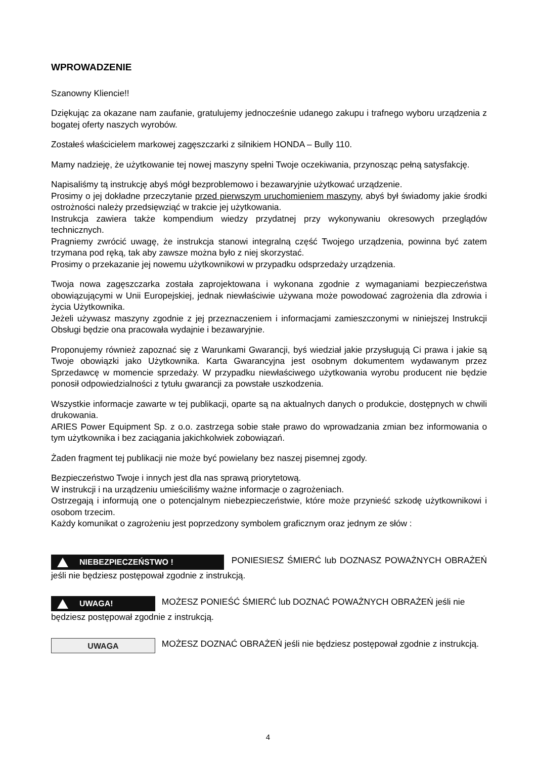WPROWADZENIE
Szanowny Kliencie!!
Dziękując za okazane nam zaufanie, gratulujemy jednocześnie udanego zakupu i trafnego wyboru urządzenia z bogatej oferty naszych wyrobów.
Zostałeś właścicielem markowej zagęszczarki z silnikiem HONDA – Bully 110.
Mamy nadzieję, że użytkowanie tej nowej maszyny spełni Twoje oczekiwania, przynosząc pełną satysfakcję.
Napisaliśmy tą instrukcję abyś mógł bezproblemowo i bezawaryjnie użytkować urządzenie.
Prosimy o jej dokładne przeczytanie przed pierwszym uruchomieniem maszyny, abyś był świadomy jakie środki ostrożności należy przedsięwziąć w trakcie jej użytkowania.
Instrukcja zawiera także kompendium wiedzy przydatnej przy wykonywaniu okresowych przeglądów technicznych.
Pragniemy zwrócić uwagę, że instrukcja stanowi integralną część Twojego urządzenia, powinna być zatem trzymana pod ręką, tak aby zawsze można było z niej skorzystać.
Prosimy o przekazanie jej nowemu użytkownikowi w przypadku odsprzedaży urządzenia.
Twoja nowa zagęszczarka została zaprojektowana i wykonana zgodnie z wymaganiami bezpieczeństwa obowiązującymi w Unii Europejskiej, jednak niewłaściwie używana może powodować zagrożenia dla zdrowia i życia Użytkownika.
Jeżeli używasz maszyny zgodnie z jej przeznaczeniem i informacjami zamieszczonymi w niniejszej Instrukcji Obsługi będzie ona pracowała wydajnie i bezawaryjnie.
Proponujemy również zapoznać się z Warunkami Gwarancji, byś wiedział jakie przysługują Ci prawa i jakie są Twoje obowiązki jako Użytkownika. Karta Gwarancyjna jest osobnym dokumentem wydawanym przez Sprzedawcę w momencie sprzedaży. W przypadku niewłaściwego użytkowania wyrobu producent nie będzie ponosił odpowiedzialności z tytułu gwarancji za powstałe uszkodzenia.
Wszystkie informacje zawarte w tej publikacji, oparte są na aktualnych danych o produkcie, dostępnych w chwili drukowania.
ARIES Power Equipment Sp. z o.o. zastrzega sobie stałe prawo do wprowadzania zmian bez informowania o tym użytkownika i bez zaciągania jakichkolwiek zobowiązań.
Żaden fragment tej publikacji nie może być powielany bez naszej pisemnej zgody.
Bezpieczeństwo Twoje i innych jest dla nas sprawą priorytetową.
W instrukcji i na urządzeniu umieściliśmy ważne informacje o zagrożeniach.
Ostrzegają i informują one o potencjalnym niebezpieczeństwie, które może przynieść szkodę użytkownikowi i osobom trzecim.
Każdy komunikat o zagrożeniu jest poprzedzony symbolem graficznym oraz jednym ze słów :
NIEBEZPIECZEŃSTWO ! PONIESIESZ ŚMIERĆ lub DOZNASZ POWAŻNYCH OBRAŻEŃ jeśli nie będziesz postępował zgodnie z instrukcją.
UWAGA! MOŻESZ PONIEŚĆ ŚMIERĆ lub DOZNAĆ POWAŻNYCH OBRAŻEŃ jeśli nie będziesz postępował zgodnie z instrukcją.
UWAGA MOŻESZ DOZNAĆ OBRAŻEŃ jeśli nie będziesz postępował zgodnie z instrukcją.
4